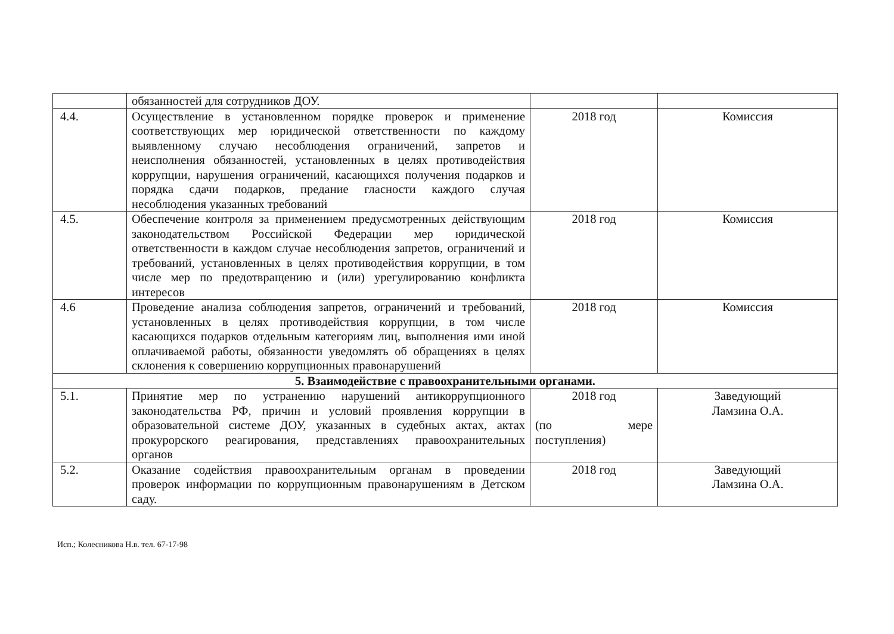| | обязанностей для сотрудников ДОУ. | | |
| 4.4. | Осуществление в установленном порядке проверок и применение соответствующих мер юридической ответственности по каждому выявленному случаю несоблюдения ограничений, запретов и неисполнения обязанностей, установленных в целях противодействия коррупции, нарушения ограничений, касающихся получения подарков и порядка сдачи подарков, предание гласности каждого случая несоблюдения указанных требований | 2018 год | Комиссия |
| 4.5. | Обеспечение контроля за применением предусмотренных действующим законодательством Российской Федерации мер юридической ответственности в каждом случае несоблюдения запретов, ограничений и требований, установленных в целях противодействия коррупции, в том числе мер по предотвращению и (или) урегулированию конфликта интересов | 2018 год | Комиссия |
| 4.6 | Проведение анализа соблюдения запретов, ограничений и требований, установленных в целях противодействия коррупции, в том числе касающихся подарков отдельным категориям лиц, выполнения ими иной оплачиваемой работы, обязанности уведомлять об обращениях в целях склонения к совершению коррупционных правонарушений | 2018 год | Комиссия |
| 5. Взаимодействие с правоохранительными органами. | | | |
| 5.1. | Принятие мер по устранению нарушений антикоррупционного законодательства РФ, причин и условий проявления коррупции в образовательной системе ДОУ, указанных в судебных актах, актах прокурорского реагирования, представлениях правоохранительных органов | 2018 год (по мере поступления) | Заведующий Ламзина О.А. |
| 5.2. | Оказание содействия правоохранительным органам в проведении проверок информации по коррупционным правонарушениям в Детском саду. | 2018 год | Заведующий Ламзина О.А. |
Исп.; Колесникова Н.в. тел. 67-17-98